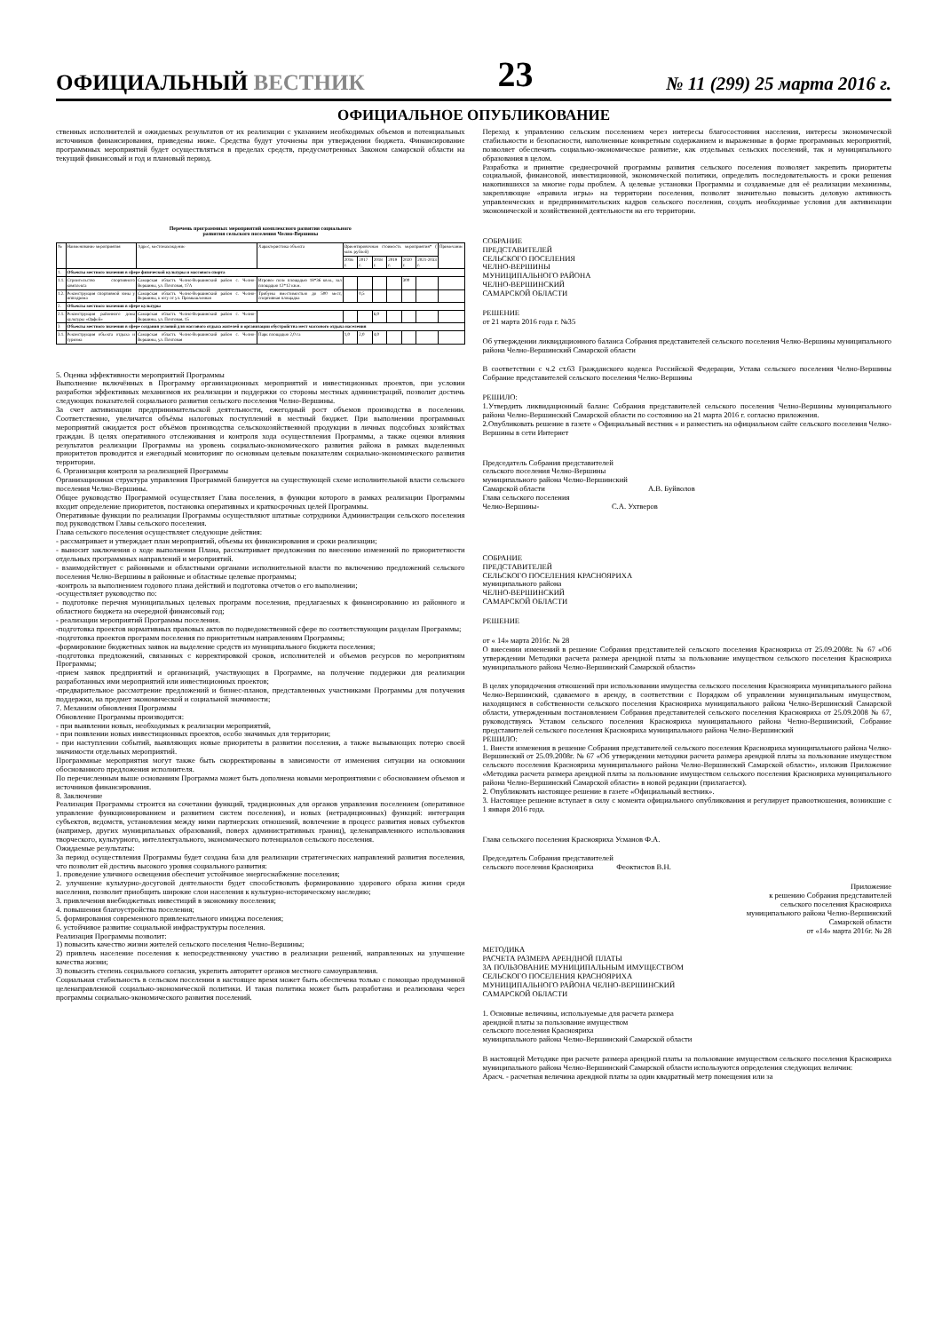ОФИЦИАЛЬНЫЙ ВЕСТНИК
23
№ 11 (299) 25 марта 2016 г.
ОФИЦИАЛЬНОЕ ОПУБЛИКОВАНИЕ
ственных исполнителей и ожидаемых результатов от их реализации с указанием необходимых объемов и потенциальных источников финансирования, приведены ниже. Средства будут уточнены при утверждении бюджета. Финансирование программных мероприятий будет осуществляться в пределах средств, предусмотренных Законом самарской области на текущий финансовый и год и плановый период.
Перечень программных мероприятий комплексного развития социального
развития сельского поселения Челно-Вершины
| № | Наименование мероприятия | Адрес, местонахождение | Характеристика объекта | Ориентировочная стоимость мероприятия* ( млн. рублей) | | | | | | Примечание |
| --- | --- | --- | --- | --- | --- | --- | --- | --- | --- | --- |
| | | | | 2016 г. | 2017 г. | 2018 г. | 2019 г. | 2020 г. | 2021-2033 г. | |
| 1. | Объекты местного значения в сфере физической культуры и массового спорта | | | | | | | | | |
| 1.1. | Строительство спортивного комплекса | Самарская область Челно-Вершинский район с. Челно-Вершины, ул. Почтовая, 17А | Игровое поле площадью 18*36 кв.м., зал площадью 12*12 кв.м. | | | | | 300 | | |
| 1.2. | Реконструкция спортивной зоны у ипподрома | Самарская область Челно-Вершинский район с. Челно-Вершины, к югу от ул. Промышленная | Трибуны вместимостью до 500 мест, спортивная площадка | | 0,5 | | | | | |
| 2. | Объекты местного значения в сфере культуры | | | | | | | | | |
| 2.1. | Реконструкция районного дома культуры «Орфей» | Самарская область Челно-Вершинский район с. Челно-Вершины, ул. Почтовая, 15 | | | | 6,0 | | | | |
| 3 | Объекты местного значения в сфере создания условий для массового отдыха жителей и организации обустройства мест массового отдыха населения | | | | | | | | | |
| 3.1. | Реконструкция объекта отдыха и туризма | Самарская область Челно-Вершинский район с. Челно-Вершины, ул. Почтовая | Парк площадью 2,0 га | 1,0 | 2,0 | 4,0 | | | | |
5. Оценка эффективности мероприятий Программы
Выполнение включённых в Программу организационных мероприятий и инвестиционных проектов, при условии разработки эффективных механизмов их реализации и поддержки со стороны местных администраций, позволит достичь следующих показателей социального развития сельского поселения Челно-Вершины.
За счет активизации предпринимательской деятельности, ежегодный рост объемов производства в поселении. Соответственно, увеличатся объёмы налоговых поступлений в местный бюджет. При выполнении программных мероприятий ожидается рост объёмов производства сельскохозяйственной продукции в личных подсобных хозяйствах граждан. В целях оперативного отслеживания и контроля хода осуществления Программы, а также оценки влияния результатов реализации Программы на уровень социально-экономического развития района в рамках выделенных приоритетов проводится и ежегодный мониторинг по основным целевым показателям социально-экономического развития территории.
6. Организация контроля за реализацией Программы
Организационная структура управления Программой базируется на существующей схеме исполнительной власти сельского поселения Челно-Вершины.
Общее руководство Программой осуществляет Глава поселения, в функции которого в рамках реализации Программы входит определение приоритетов, постановка оперативных и краткосрочных целей Программы.
Оперативные функции по реализации Программы осуществляют штатные сотрудники Администрации сельского поселения под руководством Главы сельского поселения.
Глава сельского поселения осуществляет следующие действия:
- рассматривает и утверждает план мероприятий, объемы их финансирования и сроки реализации;
- выносит заключения о ходе выполнения Плана, рассматривает предложения по внесению изменений по приоритетности отдельных программных направлений и мероприятий.
- взаимодействует с районными и областными органами исполнительной власти по включению предложений сельского поселения Челно-Вершины в районные и областные целевые программы;
-контроль за выполнением годового плана действий и подготовка отчетов о его выполнении;
-осуществляет руководство по:
- подготовке перечня муниципальных целевых программ поселения, предлагаемых к финансированию из районного и областного бюджета на очередной финансовый год;
- реализации мероприятий Программы поселения.
-подготовка проектов нормативных правовых актов по подведомственной сфере по соответствующим разделам Программы;
-подготовка проектов программ поселения по приоритетным направлениям Программы;
-формирование бюджетных заявок на выделение средств из муниципального бюджета поселения;
-подготовка предложений, связанных с корректировкой сроков, исполнителей и объемов ресурсов по мероприятиям Программы;
-прием заявок предприятий и организаций, участвующих в Программе, на получение поддержки для реализации разработанных ими мероприятий или инвестиционных проектов;
-предварительное рассмотрение предложений и бизнес-планов, представленных участниками Программы для получения поддержки, на предмет экономической и социальной значимости;
7. Механизм обновления Программы
Обновление Программы производится:
- при выявлении новых, необходимых к реализации мероприятий,
- при появлении новых инвестиционных проектов, особо значимых для территории;
- при наступлении событий, выявляющих новые приоритеты в развитии поселения, а также вызывающих потерю своей значимости отдельных мероприятий.
Программные мероприятия могут также быть скорректированы в зависимости от изменения ситуации на основании обоснованного предложения исполнителя.
По перечисленным выше основаниям Программа может быть дополнена новыми мероприятиями с обоснованием объемов и источников финансирования.
8. Заключение
Реализация Программы строится на сочетании функций, традиционных для органов управления поселением (оперативное управление функционированием и развитием систем поселения), и новых (нетрадиционных) функций: интеграция субъектов, ведомств, установления между ними партнерских отношений, вовлечение в процесс развития новых субъектов (например, других муниципальных образований, поверх административных границ), целенаправленного использования творческого, культурного, интеллектуального, экономического потенциалов сельского поселения.
Ожидаемые результаты:
За период осуществления Программы будет создана база для реализации стратегических направлений развития поселения, что позволит ей достичь высокого уровня социального развития:
1. проведение уличного освещения обеспечит устойчивое энергоснабжение поселения;
2. улучшение культурно-досуговой деятельности будет способствовать формированию здорового образа жизни среди населения, позволит приобщить широкие слои населения к культурно-историческому наследию;
3. привлечения внебюджетных инвестиций в экономику поселения;
4. повышения благоустройства поселения;
5. формирования современного привлекательного имиджа поселения;
6. устойчивое развитие социальной инфраструктуры поселения.
Реализация Программы позволит:
1) повысить качество жизни жителей сельского поселения Челно-Вершины;
2) привлечь население поселения к непосредственному участию в реализации решений, направленных на улучшение качества жизни;
3) повысить степень социального согласия, укрепить авторитет органов местного самоуправления.
Социальная стабильность в сельском поселении в настоящее время может быть обеспечена только с помощью продуманной целенаправленной социально-экономической политики. И такая политика может быть разработана и реализована через программы социально-экономического развития поселений.
Переход к управлению сельским поселением через интересы благосостояния населения, интересы экономической стабильности и безопасности, наполненные конкретным содержанием и выраженные в форме программных мероприятий, позволяет обеспечить социально-экономическое развитие, как отдельных сельских поселений, так и муниципального образования в целом.
Разработка и принятие среднесрочной программы развития сельского поселения позволяет закрепить приоритеты социальной, финансовой, инвестиционной, экономической политики, определить последовательность и сроки решения накопившихся за многие годы проблем. А целевые установки Программы и создаваемые для её реализации механизмы, закрепляющие «правила игры» на территории поселения, позволят значительно повысить деловую активность управленческих и предпринимательских кадров сельского поселения, создать необходимые условия для активизации экономической и хозяйственной деятельности на его территории.
СОБРАНИЕ
ПРЕДСТАВИТЕЛЕЙ
СЕЛЬСКОГО ПОСЕЛЕНИЯ
ЧЕЛНО-ВЕРШИНЫ
МУНИЦИПАЛЬНОГО РАЙОНА
ЧЕЛНО-ВЕРШИНСКИЙ
САМАРСКОЙ ОБЛАСТИ
РЕШЕНИЕ
от 21 марта 2016 года г. №35
Об утверждении ликвидационного баланса Собрания представителей сельского поселения Челно-Вершины муниципального района Челно-Вершинский Самарской области
В соответствии с ч.2 ст.63 Гражданского кодекса Российской Федерации, Устава сельского поселения Челно-Вершины Собрание представителей сельского поселения Челно-Вершины
РЕШИЛО:
1.Утвердить ликвидационный баланс Собрания представителей сельского поселения Челно-Вершины муниципального района Челно-Вершинский Самарской области по состоянию на 21 марта 2016 г. согласно приложения.
2.Опубликовать решение в газете « Официальный вестник « и разместить на официальном сайте сельского поселения Челно-Вершины в сети Интернет
Председатель Собрания представителей
сельского поселения Челно-Вершины
муниципального района Челно-Вершинский
Самарской области А.В. Буйволов
Глава сельского поселения
Челно-Вершины- С.А. Ухтверов
СОБРАНИЕ
ПРЕДСТАВИТЕЛЕЙ
СЕЛЬСКОГО ПОСЕЛЕНИЯ КРАСНОЯРИХА
муниципального района
ЧЕЛНО-ВЕРШИНСКИЙ
САМАРСКОЙ ОБЛАСТИ
РЕШЕНИЕ
от « 14» марта 2016г. № 28
О внесении изменений в решение Собрания представителей сельского поселения Краснояриха от 25.09.2008г. № 67 «Об утверждении Методики расчета размера арендной платы за пользование имуществом сельского поселения Краснояриха муниципального района Челно-Вершинский Самарской области»
В целях упорядочения отношений при использовании имущества сельского поселения Краснояриха муниципального района Челно-Вершинский, сдаваемого в аренду, в соответствии с Порядком об управлении муниципальным имуществом, находящимся в собственности сельского поселения Краснояриха муниципального района Челно-Вершинский Самарской области, утвержденным постановлением Собрания представителей сельского поселения Краснояриха от 25.09.2008 № 67, руководствуясь Уставом сельского поселения Краснояриха муниципального района Челно-Вершинский, Собрание представителей сельского поселения Краснояриха муниципального района Челно-Вершинский
РЕШИЛО:
1. Внести изменения в решение Собрания представителей сельского поселения Краснояриха муниципального района Челно-Вершинский от 25.09.2008г. № 67 «Об утверждении методики расчета размера арендной платы за пользование имуществом сельского поселения Краснояриха муниципального района Челно-Вершинский Самарской области», изложив Приложение «Методика расчета размера арендной платы за пользование имуществом сельского поселения Краснояриха муниципального района Челно-Вершинский Самарской области» в новой редакции (прилагается).
2. Опубликовать настоящее решение в газете «Официальный вестник».
3. Настоящее решение вступает в силу с момента официального опубликования и регулирует правоотношения, возникшие с 1 января 2016 года.
Глава сельского поселения Краснояриха Усманов Ф.А.
Председатель Собрания представителей
сельского поселения Краснояриха Феоктистов В.Н.
Приложение
к решению Собрания представителей
сельского поселения Краснояриха
муниципального района Челно-Вершинский
Самарской области
от «14» марта 2016г. № 28
МЕТОДИКА
РАСЧЕТА РАЗМЕРА АРЕНДНОЙ ПЛАТЫ
ЗА ПОЛЬЗОВАНИЕ МУНИЦИПАЛЬНЫМ ИМУЩЕСТВОМ
СЕЛЬСКОГО ПОСЕЛЕНИЯ КРАСНОЯРИХА
МУНИЦИПАЛЬНОГО РАЙОНА ЧЕЛНО-ВЕРШИНСКИЙ
САМАРСКОЙ ОБЛАСТИ
1. Основные величины, используемые для расчета размера
арендной платы за пользование имуществом
сельского поселения Краснояриха
муниципального района Челно-Вершинский Самарской области
В настоящей Методике при расчете размера арендной платы за пользование имуществом сельского поселения Краснояриха муниципального района Челно-Вершинский Самарской области используются определения следующих величин:
Арасч. - расчетная величина арендной платы за один квадратный метр помещения или за